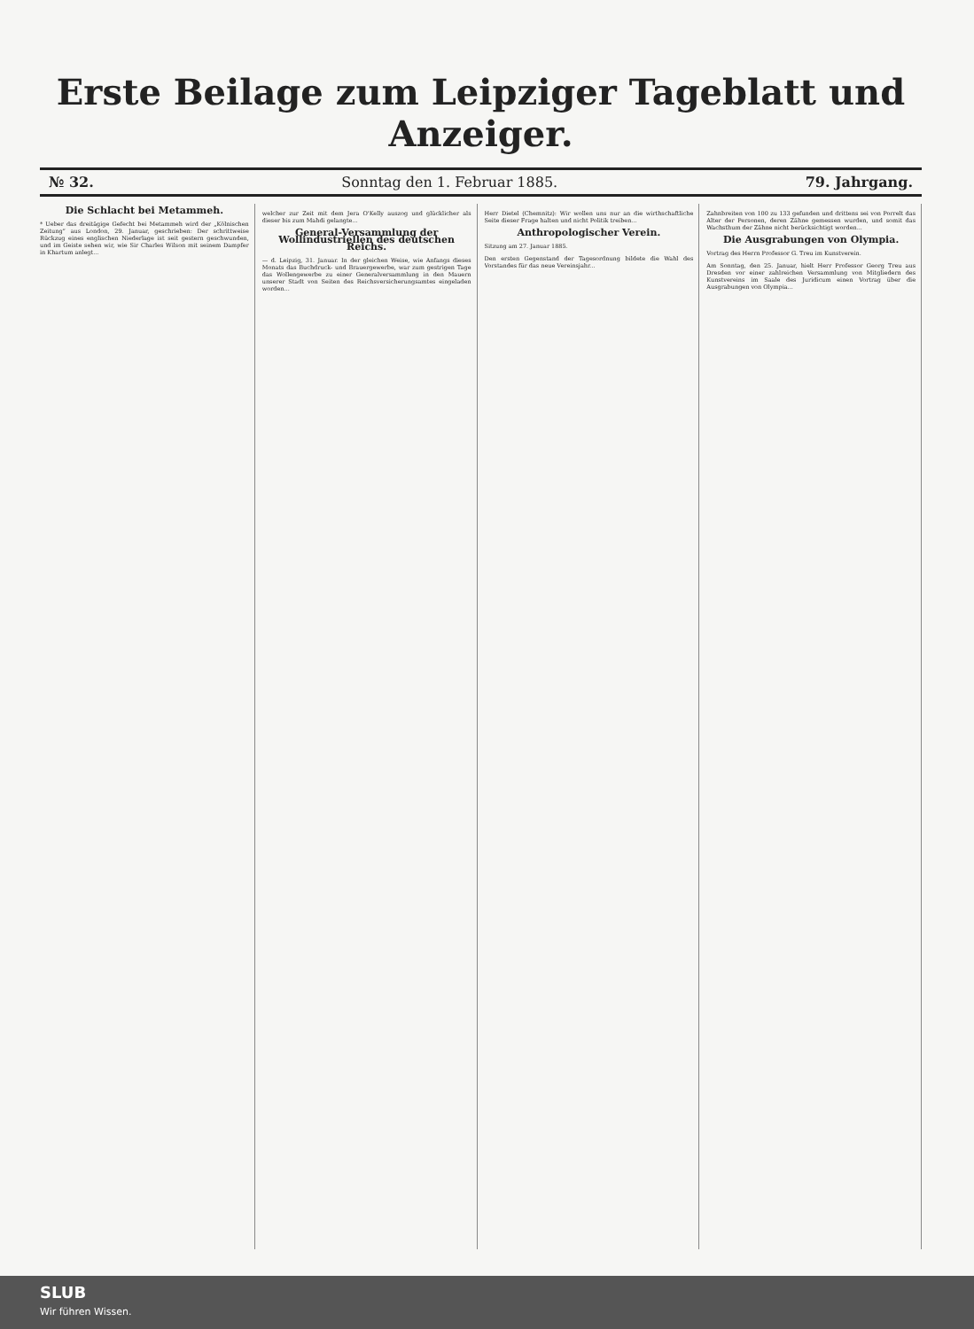Erste Beilage zum Leipziger Tageblatt und Anzeiger.
№ 32. Sonntag den 1. Februar 1885. 79. Jahrgang.
Die Schlacht bei Metammeh.
* Ueber das dreitägige Gefecht bei Metammeh wird der „Kölnischen Zeitung“ aus London, 29. Januar, geschrieben: Der schrittweise Rückzug eines englischen Niederlage ist seit gestern geschwunden, und im Geiste sehen wir, wie Sir Charles Wilson mit seinem Dampfer in Khartum anlegt...
welcher zur Zeit mit dem Jera O'Kelly auszog und glücklicher als dieser bis zum Mahdi gelangte...
General-Versammlung der Wollindustriellen des deutschen Reichs.
— d. Leipzig, 31. Januar. In der gleichen Weise, wie Anfangs dieses Monats das Buchdruck- und Brauergewerbe, war zum gestrigen Tage das Wollengewerbe zu einer Generalversammlung in den Mauern unserer Stadt von Seiten des Reichsversicherungsamtes eingeladen worden...
Herr Dietel (Chemnitz): Wir wollen uns nur an die wirthschaftliche Seite dieser Frage halten und nicht Politik treiben...
Anthropologischer Verein.
Sitzung am 27. Januar 1885.
Den ersten Gegenstand der Tagesordnung bildete die Wahl des Vorstandes für das neue Vereinsjahr...
Zahnbreiten von 100 zu 133 gefunden und drittens sei von Porrelt das Alter der Personen, deren Zähne gemessen wurden, und somit das Wachsthum der Zähne nicht berücksichtigt worden...
Die Ausgrabungen von Olympia.
Vortrag des Herrn Professor G. Treu im Kunstverein.
Am Sonntag, den 25. Januar, hielt Herr Professor Georg Treu aus Dresden vor einer zahlreichen Versammlung von Mitgliedern des Kunstvereins im Saale des Juridicum einen Vortrag über die Ausgrabungen von Olympia...
SLUB
Wir führen Wissen.